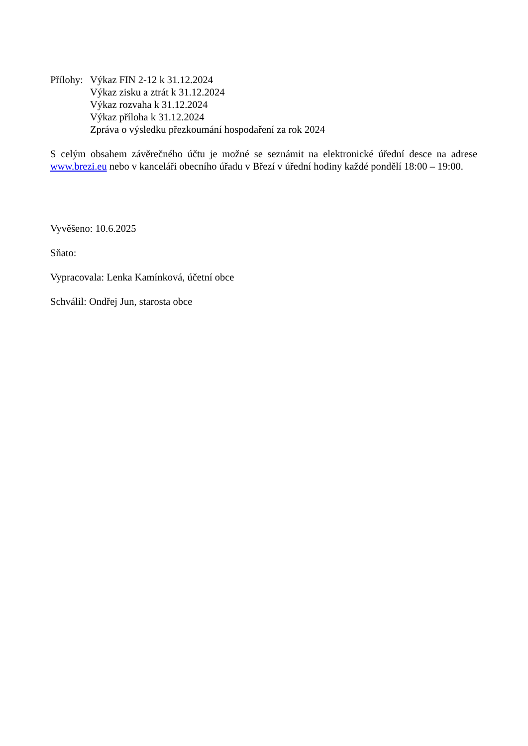Přílohy:
Výkaz FIN 2-12 k 31.12.2024
Výkaz zisku a ztrát k 31.12.2024
Výkaz rozvaha k 31.12.2024
Výkaz příloha k 31.12.2024
Zpráva o výsledku přezkoumání hospodaření za rok 2024
S celým obsahem závěrečného účtu je možné se seznámit na elektronické úřední desce na adrese www.brezi.eu nebo v kanceláři obecního úřadu v Březí v úřední hodiny každé pondělí 18:00 – 19:00.
Vyvěšeno: 10.6.2025
Sňato:
Vypracovala: Lenka Kamínková, účetní obce
Schválil: Ondřej Jun, starosta obce